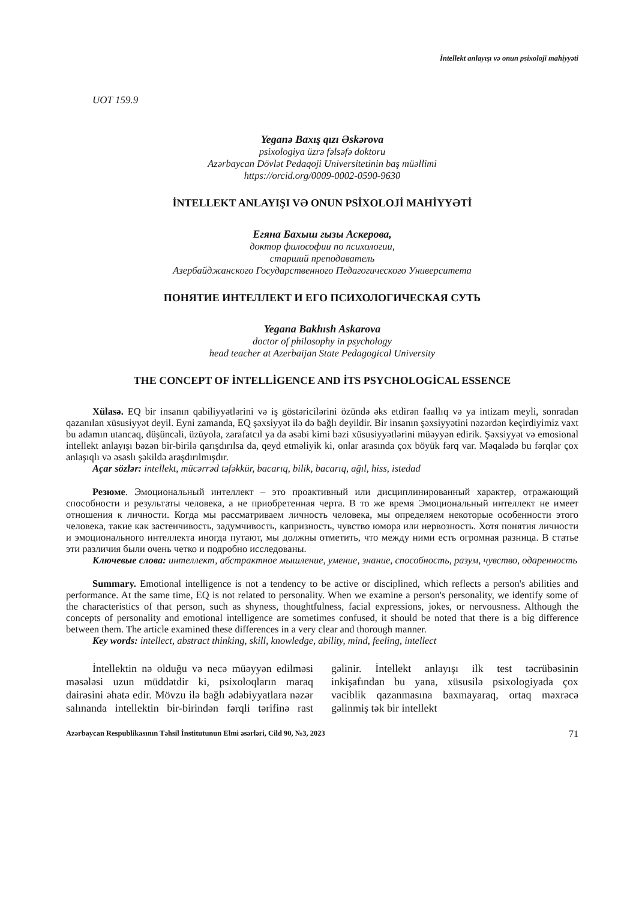İntellekt anlayışı və onun psixoloji mahiyyəti
UOT 159.9
Yeganə Baxış qızı Əskərova
psixologiya üzrə fəlsəfə doktoru
Azərbaycan Dövlət Pedaqoji Universitetinin baş müəllimi
https://orcid.org/0009-0002-0590-9630
İNTELLEKT ANLAYIŞI VƏ ONUN PSİXOLOJİ MAHİYYƏTİ
Егяна Бахыш гызы Аскерова,
доктор философии по психологии,
старший преподаватель
Азербайджанского Государственного Педагогического Университета
ПОНЯТИЕ ИНТЕЛЛЕКТ И ЕГО ПСИХОЛОГИЧЕСКАЯ СУТЬ
Yegana Bakhısh Askarova
doctor of philosophy in psychology
head teacher at Azerbaijan State Pedagogical University
THE CONCEPT OF İNTELLİGENCE AND İTS PSYCHOLOGİCAL ESSENCE
Xülasə. EQ bir insanın qabiliyyətlərini və iş göstəricilərini özündə əks etdirən fəallıq və ya intizam meyli, sonradan qazanılan xüsusiyyət deyil. Eyni zamanda, EQ şəxsiyyət ilə də bağlı deyildir. Bir insanın şəxsiyyətini nəzərdən keçirdiyimiz vaxt bu adamın utancaq, düşüncəli, üzüyola, zarafatcıl ya da əsəbi kimi bəzi xüsusiyyətlərini müəyyən edirik. Şəxsiyyət və emosional intellekt anlayışı bəzən bir-birilə qarışdırılsa da, qeyd etməliyik ki, onlar arasında çox böyük fərq var. Məqalədə bu fərqlər çox anlaşıqlı və əsaslı şəkildə araşdırılmışdır.
Açar sözlər: intellekt, mücərrəd təfəkkür, bacarıq, bilik, bacarıq, ağıl, hiss, istedad
Резюме. Эмоциональный интеллект – это проактивный или дисциплинированный характер, отражающий способности и результаты человека, а не приобретенная черта. В то же время Эмоциональный интеллект не имеет отношения к личности. Когда мы рассматриваем личность человека, мы определяем некоторые особенности этого человека, такие как застенчивость, задумчивость, капризность, чувство юмора или нервозность. Хотя понятия личности и эмоционального интеллекта иногда путают, мы должны отметить, что между ними есть огромная разница. В статье эти различия были очень четко и подробно исследованы.
Ключевые слова: интеллект, абстрактное мышление, умение, знание, способность, разум, чувство, одаренность
Summary. Emotional intelligence is not a tendency to be active or disciplined, which reflects a person's abilities and performance. At the same time, EQ is not related to personality. When we examine a person's personality, we identify some of the characteristics of that person, such as shyness, thoughtfulness, facial expressions, jokes, or nervousness. Although the concepts of personality and emotional intelligence are sometimes confused, it should be noted that there is a big difference between them. The article examined these differences in a very clear and thorough manner.
Key words: intellect, abstract thinking, skill, knowledge, ability, mind, feeling, intellect
İntellektin nə olduğu və necə müəyyən edilməsi məsələsi uzun müddətdir ki, psixoloqların maraq dairəsini əhatə edir. Mövzu ilə bağlı ədəbiyyatlara nəzər salınanda intellektin bir-birindən fərqli tərifinə rast gəlinir. İntellekt anlayışı ilk test təcrübəsinin inkişafından bu yana, xüsusilə psixologiyada çox vaciblik qazanmasına baxmayaraq, ortaq məxrəcə gəlinmiş tək bir intellekt
Azərbaycan Respublikasının Təhsil İnstitutunun Elmi əsərləri, Cild 90, №3, 2023 71